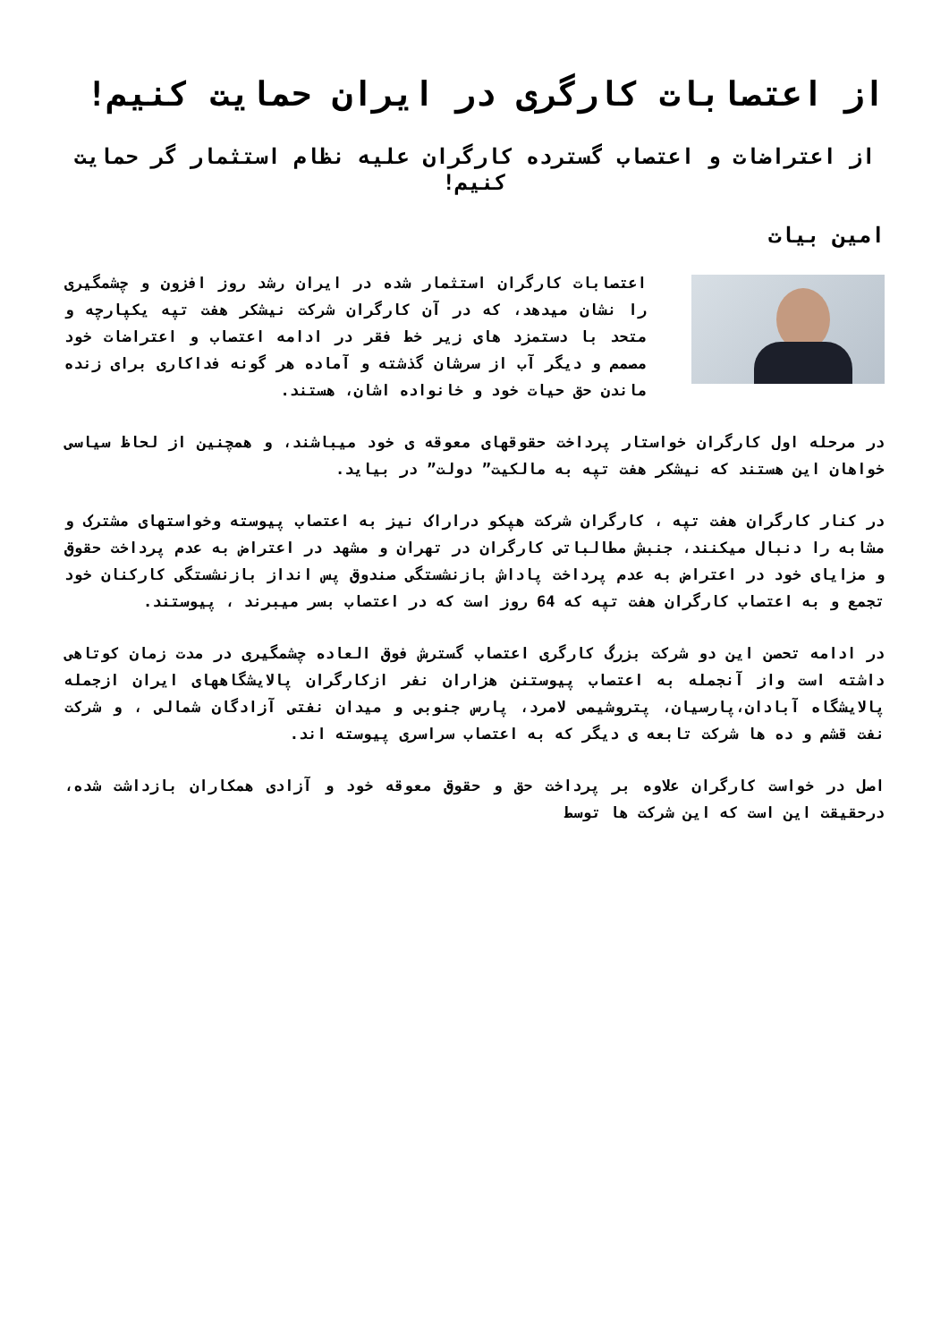از اعتصابات کارگری در ایران حمایت کنیم!
از اعتراضات و اعتصاب گسترده کارگران علیه نظام استثمار گر حمایت کنیم!
امین بیات
اعتصابات کارگران استثمار شده در ایران رشد روز افزون و چشمگیری را نشان میدهد، که در آن کارگران شرکت نیشکر هفت تپه یکپارچه و متحد با دستمزد های زیر خط فقر در ادامه اعتصاب و اعتراضات خود مصمم و دیگر آب از سرشان گذشته و آماده هر گونه فداکاری برای زنده ماندن حق حیات خود و خانواده اشان، هستند.
در مرحله اول کارگران خواستار پرداخت حقوقهای معوقه ی خود میباشند، و همچنین از لحاظ سیاسی خواهان این هستند که نیشکر هفت تپه به مالکیت” دولت” در بیاید.
در کنار کارگران هفت تپه ، کارگران شرکت هپکو دراراک نیز به اعتصاب پیوسته وخواستهای مشترک و مشابه را دنبال میکنند، جنبش مطالباتی کارگران در تهران و مشهد در اعتراض به عدم پرداخت حقوق و مزایای خود در اعتراض به عدم پرداخت پاداش بازنشستگی صندوق پس انداز بازنشستگی کارکنان خود تجمع و به اعتصاب کارگران هفت تپه که 64 روز است که در اعتصاب بسر میبرند ، پیوستند.
در ادامه تحصن این دو شرکت بزرگ کارگری اعتصاب گسترش فوق العاده چشمگیری در مدت زمان کوتاهی داشته است واز آنجمله به اعتصاب پیوستنن هزاران نفر ازکارگران پالایشگاههای ایران ازجمله پالایشگاه آبادان،پارسیان، پتروشیمی لامرد، پارس جنوبی و میدان نفتی آزادگان شمالی ، و شرکت نفت قشم و ده ها شرکت تابعه ی دیگر که به اعتصاب سراسری پیوسته اند.
اصل در خواست کارگران علاوه بر پرداخت حق و حقوق معوقه خود و آزادی همکاران بازداشت شده، درحقیقت این است که این شرکت ها توسط